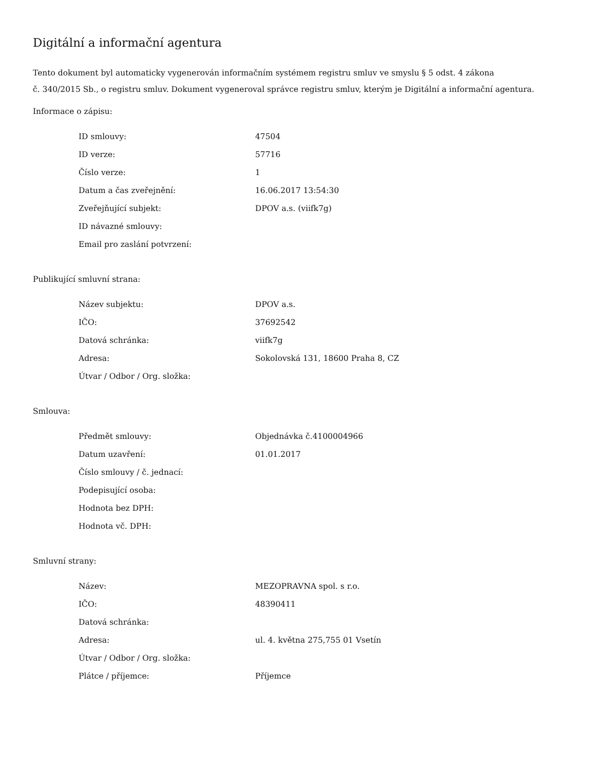Digitální a informační agentura
Tento dokument byl automaticky vygenerován informačním systémem registru smluv ve smyslu § 5 odst. 4 zákona
č. 340/2015 Sb., o registru smluv. Dokument vygeneroval správce registru smluv, kterým je Digitální a informační agentura.
Informace o zápisu:
| ID smlouvy: | 47504 |
| ID verze: | 57716 |
| Číslo verze: | 1 |
| Datum a čas zveřejnění: | 16.06.2017 13:54:30 |
| Zveřejňující subjekt: | DPOV a.s. (viifk7g) |
| ID návazné smlouvy: | |
| Email pro zaslání potvrzení: | |
Publikující smluvní strana:
| Název subjektu: | DPOV a.s. |
| IČO: | 37692542 |
| Datová schránka: | viifk7g |
| Adresa: | Sokolovská 131, 18600 Praha 8, CZ |
| Útvar / Odbor / Org. složka: | |
Smlouva:
| Předmět smlouvy: | Objednávka č.4100004966 |
| Datum uzavření: | 01.01.2017 |
| Číslo smlouvy / č. jednací: | |
| Podepisující osoba: | |
| Hodnota bez DPH: | |
| Hodnota vč. DPH: | |
Smluvní strany:
| Název: | MEZOPRAVNA spol. s r.o. |
| IČO: | 48390411 |
| Datová schránka: | |
| Adresa: | ul. 4. května 275,755 01 Vsetín |
| Útvar / Odbor / Org. složka: | |
| Plátce / příjemce: | Příjemce |